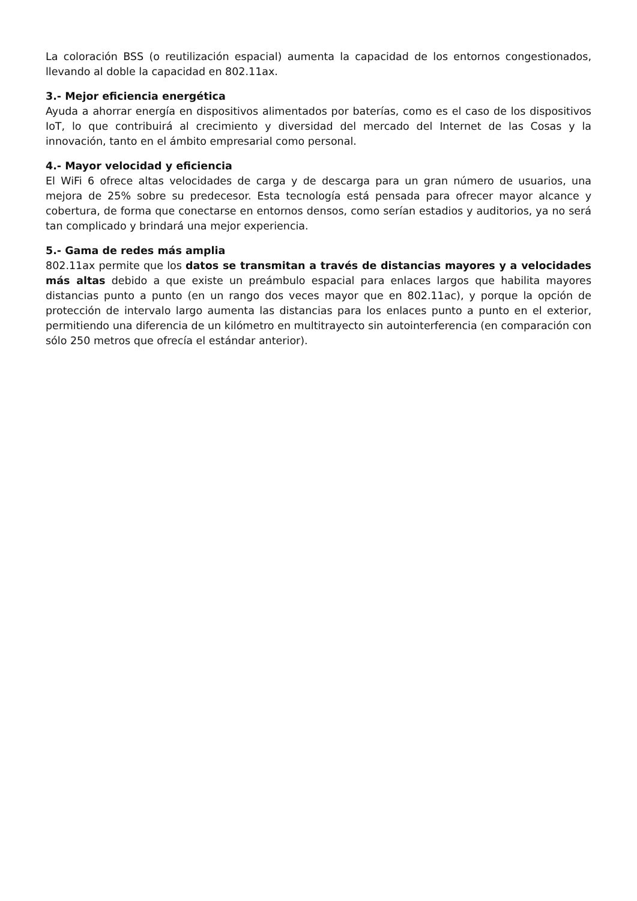La coloración BSS (o reutilización espacial) aumenta la capacidad de los entornos congestionados, llevando al doble la capacidad en 802.11ax.
3.- Mejor eficiencia energética
Ayuda a ahorrar energía en dispositivos alimentados por baterías, como es el caso de los dispositivos IoT, lo que contribuirá al crecimiento y diversidad del mercado del Internet de las Cosas y la innovación, tanto en el ámbito empresarial como personal.
4.- Mayor velocidad y eficiencia
El WiFi 6 ofrece altas velocidades de carga y de descarga para un gran número de usuarios, una mejora de 25% sobre su predecesor. Esta tecnología está pensada para ofrecer mayor alcance y cobertura, de forma que conectarse en entornos densos, como serían estadios y auditorios, ya no será tan complicado y brindará una mejor experiencia.
5.- Gama de redes más amplia
802.11ax permite que los datos se transmitan a través de distancias mayores y a velocidades más altas debido a que existe un preámbulo espacial para enlaces largos que habilita mayores distancias punto a punto (en un rango dos veces mayor que en 802.11ac), y porque la opción de protección de intervalo largo aumenta las distancias para los enlaces punto a punto en el exterior, permitiendo una diferencia de un kilómetro en multitrayecto sin autointerferencia (en comparación con sólo 250 metros que ofrecía el estándar anterior).